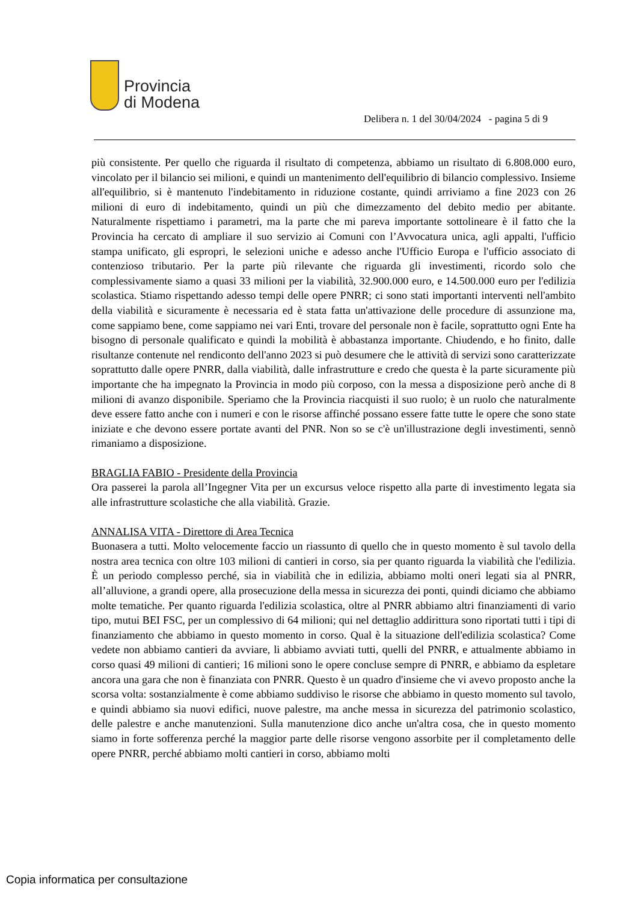Provincia
di Modena
Delibera n. 1 del 30/04/2024 - pagina 5 di 9
più consistente. Per quello che riguarda il risultato di competenza, abbiamo un risultato di 6.808.000 euro, vincolato per il bilancio sei milioni, e quindi un mantenimento dell'equilibrio di bilancio complessivo. Insieme all'equilibrio, si è mantenuto l'indebitamento in riduzione costante, quindi arriviamo a fine 2023 con 26 milioni di euro di indebitamento, quindi un più che dimezzamento del debito medio per abitante. Naturalmente rispettiamo i parametri, ma la parte che mi pareva importante sottolineare è il fatto che la Provincia ha cercato di ampliare il suo servizio ai Comuni con l’Avvocatura unica, agli appalti, l'ufficio stampa unificato, gli espropri, le selezioni uniche e adesso anche l'Ufficio Europa e l'ufficio associato di contenzioso tributario. Per la parte più rilevante che riguarda gli investimenti, ricordo solo che complessivamente siamo a quasi 33 milioni per la viabilità, 32.900.000 euro, e 14.500.000 euro per l'edilizia scolastica. Stiamo rispettando adesso tempi delle opere PNRR; ci sono stati importanti interventi nell'ambito della viabilità e sicuramente è necessaria ed è stata fatta un'attivazione delle procedure di assunzione ma, come sappiamo bene, come sappiamo nei vari Enti, trovare del personale non è facile, soprattutto ogni Ente ha bisogno di personale qualificato e quindi la mobilità è abbastanza importante. Chiudendo, e ho finito, dalle risultanze contenute nel rendiconto dell'anno 2023 si può desumere che le attività di servizi sono caratterizzate soprattutto dalle opere PNRR, dalla viabilità, dalle infrastrutture e credo che questa è la parte sicuramente più importante che ha impegnato la Provincia in modo più corposo, con la messa a disposizione però anche di 8 milioni di avanzo disponibile. Speriamo che la Provincia riacquisti il suo ruolo; è un ruolo che naturalmente deve essere fatto anche con i numeri e con le risorse affinché possano essere fatte tutte le opere che sono state iniziate e che devono essere portate avanti del PNR. Non so se c'è un'illustrazione degli investimenti, sennò rimaniamo a disposizione.
BRAGLIA FABIO - Presidente della Provincia
Ora passerei la parola all’Ingegner Vita per un excursus veloce rispetto alla parte di investimento legata sia alle infrastrutture scolastiche che alla viabilità. Grazie.
ANNALISA VITA - Direttore di Area Tecnica
Buonasera a tutti. Molto velocemente faccio un riassunto di quello che in questo momento è sul tavolo della nostra area tecnica con oltre 103 milioni di cantieri in corso, sia per quanto riguarda la viabilità che l'edilizia. È un periodo complesso perché, sia in viabilità che in edilizia, abbiamo molti oneri legati sia al PNRR, all’alluvione, a grandi opere, alla prosecuzione della messa in sicurezza dei ponti, quindi diciamo che abbiamo molte tematiche. Per quanto riguarda l'edilizia scolastica, oltre al PNRR abbiamo altri finanziamenti di vario tipo, mutui BEI FSC, per un complessivo di 64 milioni; qui nel dettaglio addirittura sono riportati tutti i tipi di finanziamento che abbiamo in questo momento in corso. Qual è la situazione dell'edilizia scolastica? Come vedete non abbiamo cantieri da avviare, li abbiamo avviati tutti, quelli del PNRR, e attualmente abbiamo in corso quasi 49 milioni di cantieri; 16 milioni sono le opere concluse sempre di PNRR, e abbiamo da espletare ancora una gara che non è finanziata con PNRR. Questo è un quadro d'insieme che vi avevo proposto anche la scorsa volta: sostanzialmente è come abbiamo suddiviso le risorse che abbiamo in questo momento sul tavolo, e quindi abbiamo sia nuovi edifici, nuove palestre, ma anche messa in sicurezza del patrimonio scolastico, delle palestre e anche manutenzioni. Sulla manutenzione dico anche un'altra cosa, che in questo momento siamo in forte sofferenza perché la maggior parte delle risorse vengono assorbite per il completamento delle opere PNRR, perché abbiamo molti cantieri in corso, abbiamo molti
Copia informatica per consultazione